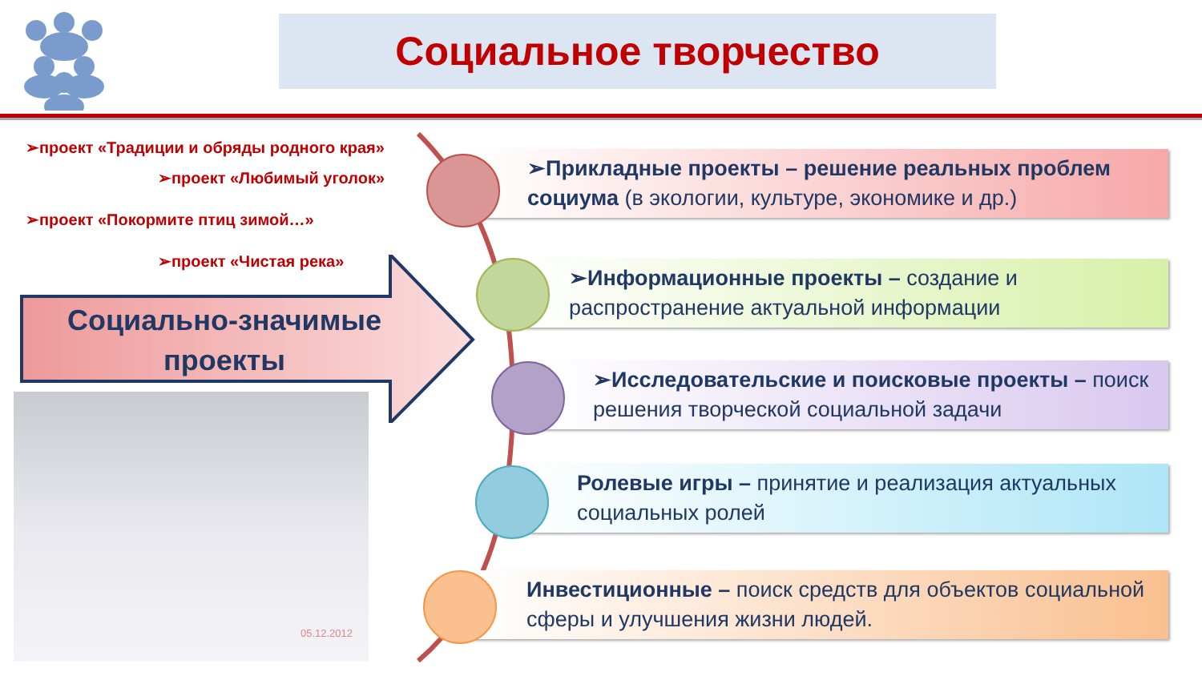Социальное творчество
➢проект «Традиции и обряды родного края»
➢проект «Любимый уголок»
➢проект «Покормите птиц зимой…»
➢проект «Чистая река»
Социально-значимые проекты
05.12.2012
➢Прикладные проекты – решение реальных проблем социума (в экологии, культуре, экономике и др.)
➢Информационные проекты – создание и распространение актуальной информации
➢Исследовательские и поисковые проекты – поиск решения творческой социальной задачи
Ролевые игры – принятие и реализация актуальных социальных ролей
Инвестиционные – поиск средств для объектов социальной сферы и улучшения жизни людей.